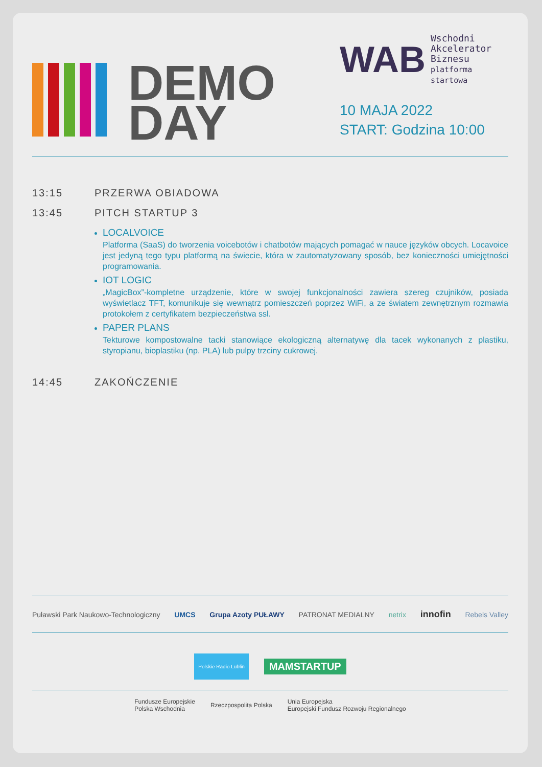DEMO
DAY
WAB Wschodni
Akcelerator Biznesu
platforma startowa
10 MAJA 2022
START: Godzina 10:00
13:15 PRZERWA OBIADOWA
13:45 PITCH STARTUP 3
LOCALVOICE
Platforma (SaaS) do tworzenia voicebotów i chatbotów mających pomagać w nauce języków obcych. Locavoice jest jedyną tego typu platformą na świecie, która w zautomatyzowany sposób, bez konieczności umiejętności programowania.
IOT LOGIC
„MagicBox”-kompletne urządzenie, które w swojej funkcjonalności zawiera szereg czujników, posiada wyświetlacz TFT, komunikuje się wewnątrz pomieszczeń poprzez WiFi, a ze światem zewnętrznym rozmawia protokołem z certyfikatem bezpieczeństwa ssl.
PAPER PLANS
Tekturowe kompostowalne tacki stanowiące ekologiczną alternatywę dla tacek wykonanych z plastiku, styropianu, bioplastiku (np. PLA) lub pulpy trzciny cukrowej.
14:45 ZAKOŃCZENIE
Puławski Park Naukowo-Technologiczny UMCS Grupa Azoty PUŁAWY PATRONAT MEDIALNY netrix innofin Rebels Valley
Polskie Radio Lublin MAMSTARTUP
Fundusze Europejskie
Polska Wschodnia Rzeczpospolita Polska Unia Europejska
Europejski Fundusz Rozwoju Regionalnego